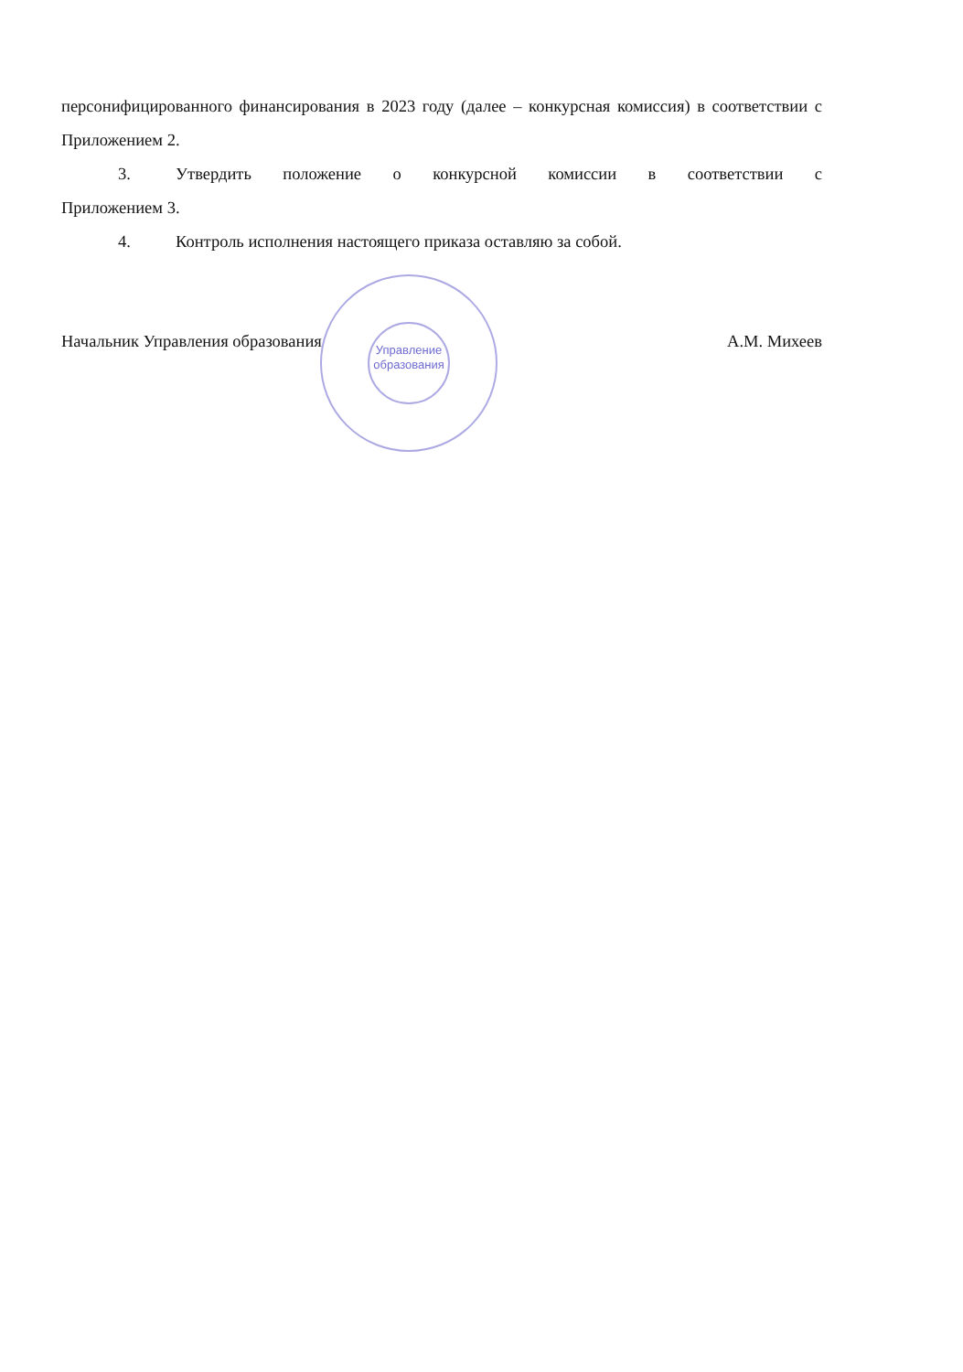Управление образования
персонифицированного финансирования в 2023 году (далее – конкурсная комиссия) в соответствии с Приложением 2.
3. Утвердить положение о конкурсной комиссии в соответствии с
Приложением 3.
4. Контроль исполнения настоящего приказа оставляю за собой.
Начальник Управления образования А.М. Михеев